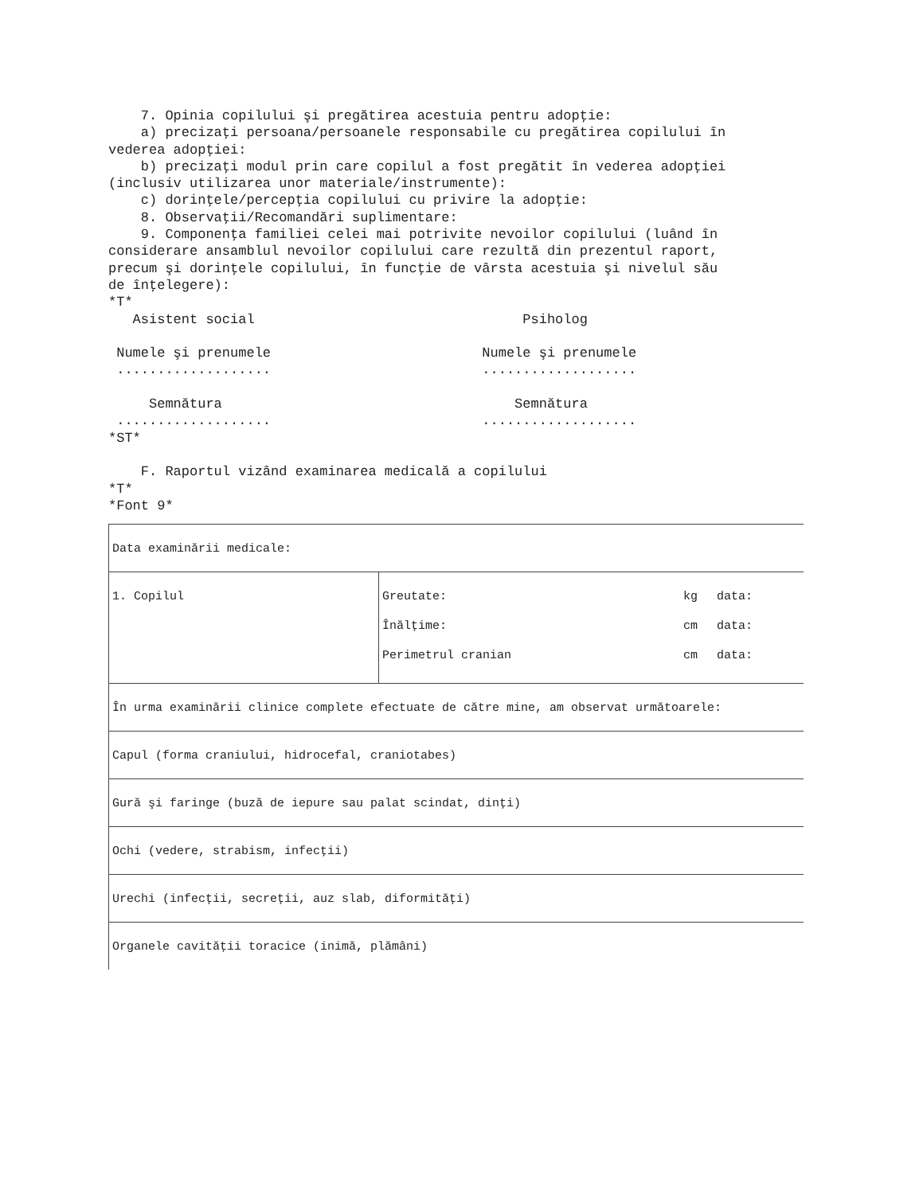7. Opinia copilului şi pregătirea acestuia pentru adopţie: a) precizaţi persoana/persoanele responsabile cu pregătirea copilului în vederea adopţiei: b) precizaţi modul prin care copilul a fost pregătit în vederea adopţiei (inclusiv utilizarea unor materiale/instrumente): c) dorinţele/percepţia copilului cu privire la adopţie: 8. Observaţii/Recomandări suplimentare: 9. Componenţa familiei celei mai potrivite nevoilor copilului (luând în considerare ansamblul nevoilor copilului care rezultă din prezentul raport, precum şi dorinţele copilului, în funcţie de vârsta acestuia şi nivelul său de înţelegere): *T* Asistent social Psiholog Numele şi prenumele Numele şi prenumele ................... ................... Semnătura Semnătura ................... ................... *ST* F. Raportul vizând examinarea medicală a copilului *T* *Font 9*
| Data examinării medicale: | |
| 1. Copilul | / Greutate: / kg / data: / / Înălţime: / cm / data: / / Perimetrul cranian / cm / data: / |
| În urma examinării clinice complete efectuate de către mine, am observat următoarele: | |
| Capul (forma craniului, hidrocefal, craniotabes) | |
| Gură şi faringe (buză de iepure sau palat scindat, dinţi) | |
| Ochi (vedere, strabism, infecţii) | |
| Urechi (infecţii, secreţii, auz slab, diformităţi) | |
| Organele cavităţii toracice (inimă, plămâni) | |